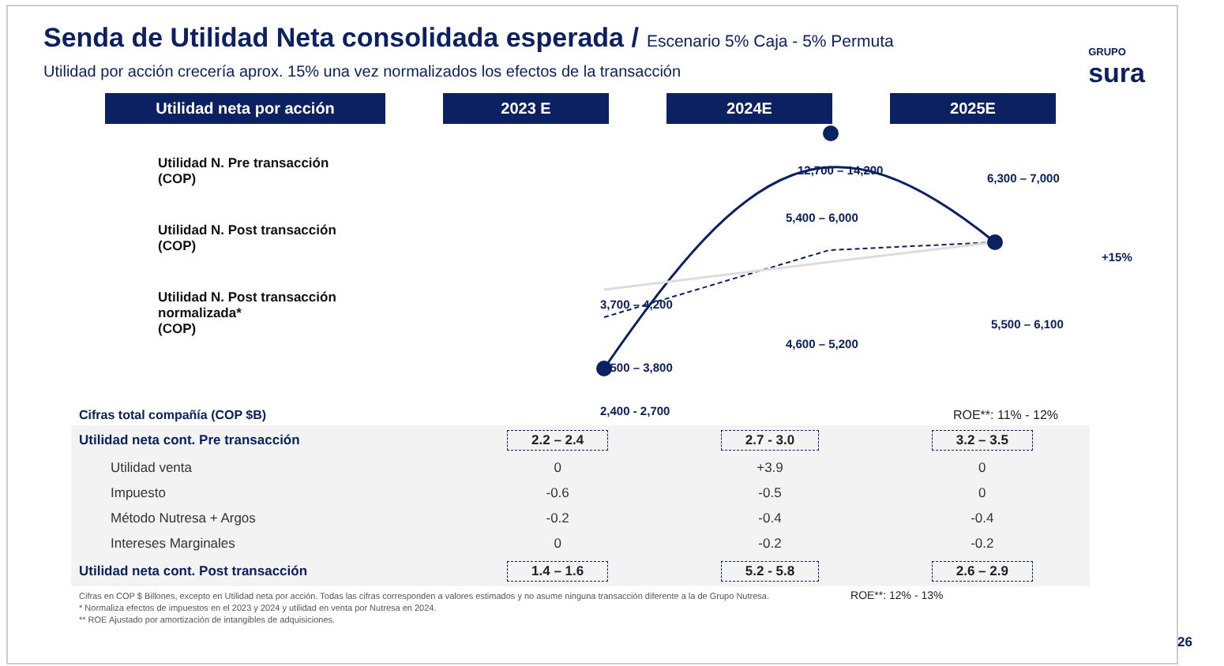Senda de Utilidad Neta consolidada esperada / Escenario 5% Caja - 5% Permuta
Utilidad por acción crecería aprox. 15% una vez normalizados los efectos de la transacción
GRUPO
sura
Utilidad neta por acción 2023 E 2024E 2025E
Utilidad N. Pre transacción
(COP)
Utilidad N. Post transacción
(COP)
Utilidad N. Post transacción
normalizada*
(COP)
3,700 – 4,200
3,500 – 3,800
2,400 - 2,700
12,700 – 14,200
5,400 – 6,000
4,600 – 5,200
6,300 – 7,000
+15%
5,500 – 6,100
Cifras total compañía (COP $B) ROE**: 11% - 12%
| Utilidad neta cont. Pre transacción | 2.2 – 2.4 | 2.7 - 3.0 | 3.2 – 3.5 |
| Utilidad venta | 0 | +3.9 | 0 |
| Impuesto | -0.6 | -0.5 | 0 |
| Método Nutresa + Argos | -0.2 | -0.4 | -0.4 |
| Intereses Marginales | 0 | -0.2 | -0.2 |
| Utilidad neta cont. Post transacción | 1.4 – 1.6 | 5.2 - 5.8 | 2.6 – 2.9 |
Cifras en COP $ Billones, excepto en Utilidad neta por acción. Todas las cifras corresponden a valores estimados y no asume ninguna transacción diferente a la de Grupo Nutresa. ROE**: 12% - 13%
* Normaliza efectos de impuestos en el 2023 y 2024 y utilidad en venta por Nutresa en 2024.
** ROE Ajustado por amortización de intangibles de adquisiciones.
26